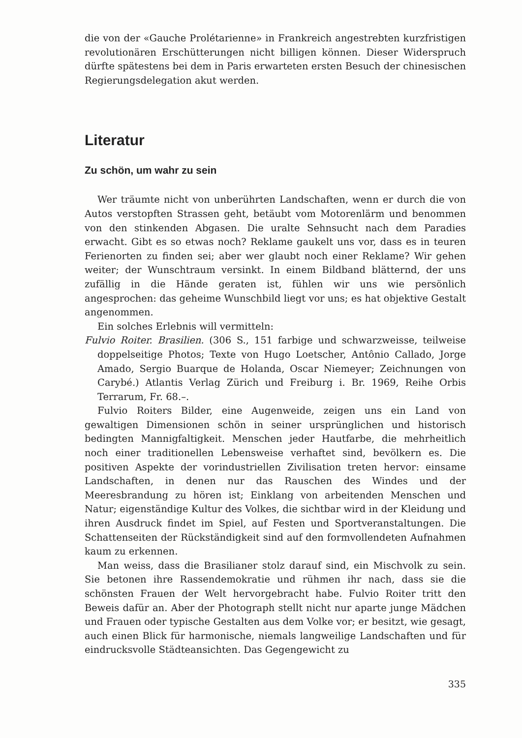die von der «Gauche Prolétarienne» in Frankreich angestrebten kurzfristigen revolutionären Erschütterungen nicht billigen können. Dieser Widerspruch dürfte spätestens bei dem in Paris erwarteten ersten Besuch der chinesischen Regierungsdelegation akut werden.
Literatur
Zu schön, um wahr zu sein
Wer träumte nicht von unberührten Landschaften, wenn er durch die von Autos verstopften Strassen geht, betäubt vom Motorenlärm und benommen von den stinkenden Abgasen. Die uralte Sehnsucht nach dem Paradies erwacht. Gibt es so etwas noch? Reklame gaukelt uns vor, dass es in teuren Ferienorten zu finden sei; aber wer glaubt noch einer Reklame? Wir gehen weiter; der Wunschtraum versinkt. In einem Bildband blätternd, der uns zufällig in die Hände geraten ist, fühlen wir uns wie persönlich angesprochen: das geheime Wunschbild liegt vor uns; es hat objektive Gestalt angenommen.
Ein solches Erlebnis will vermitteln:
Fulvio Roiter. Brasilien. (306 S., 151 farbige und schwarzweisse, teilweise doppelseitige Photos; Texte von Hugo Loetscher, Antônio Callado, Jorge Amado, Sergio Buarque de Holanda, Oscar Niemeyer; Zeichnungen von Carybé.) Atlantis Verlag Zürich und Freiburg i. Br. 1969, Reihe Orbis Terrarum, Fr. 68.–.
Fulvio Roiters Bilder, eine Augenweide, zeigen uns ein Land von gewaltigen Dimensionen schön in seiner ursprünglichen und historisch bedingten Mannigfaltigkeit. Menschen jeder Hautfarbe, die mehrheitlich noch einer traditionellen Lebensweise verhaftet sind, bevölkern es. Die positiven Aspekte der vorindustriellen Zivilisation treten hervor: einsame Landschaften, in denen nur das Rauschen des Windes und der Meeresbrandung zu hören ist; Einklang von arbeitenden Menschen und Natur; eigenständige Kultur des Volkes, die sichtbar wird in der Kleidung und ihren Ausdruck findet im Spiel, auf Festen und Sportveranstaltungen. Die Schattenseiten der Rückständigkeit sind auf den formvollendeten Aufnahmen kaum zu erkennen.
Man weiss, dass die Brasilianer stolz darauf sind, ein Mischvolk zu sein. Sie betonen ihre Rassendemokratie und rühmen ihr nach, dass sie die schönsten Frauen der Welt hervorgebracht habe. Fulvio Roiter tritt den Beweis dafür an. Aber der Photograph stellt nicht nur aparte junge Mädchen und Frauen oder typische Gestalten aus dem Volke vor; er besitzt, wie gesagt, auch einen Blick für harmonische, niemals langweilige Landschaften und für eindrucksvolle Städteansichten. Das Gegengewicht zu
335